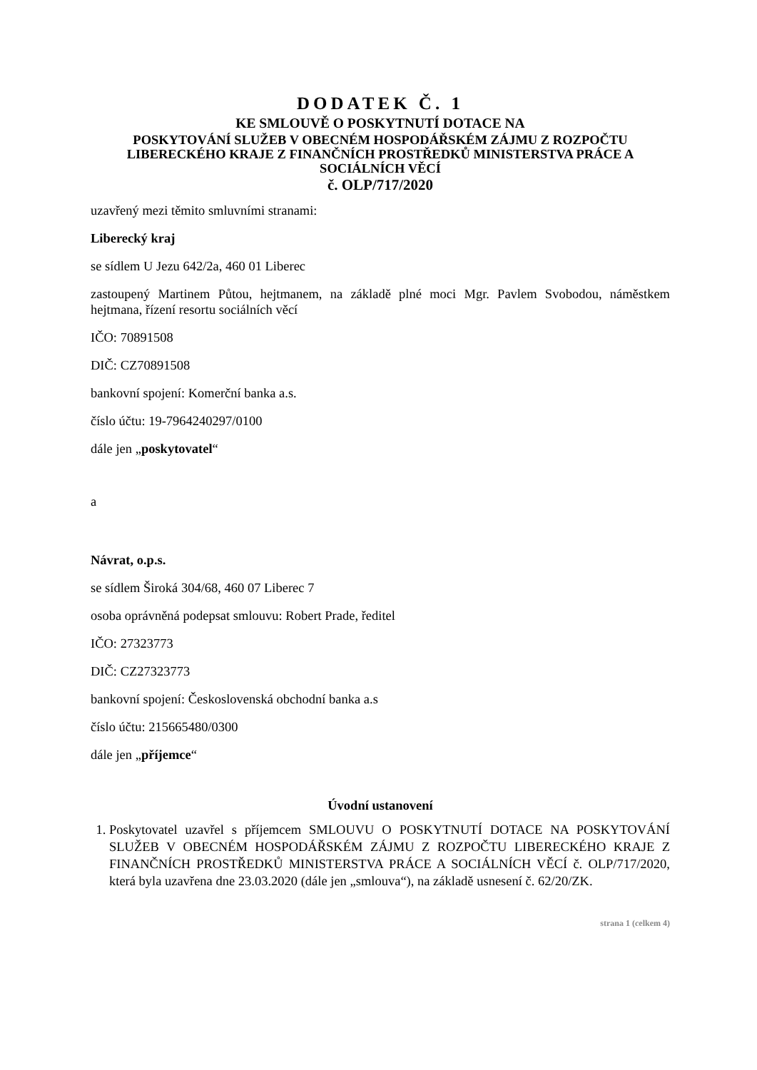DODATEK Č. 1
KE SMLOUVĚ O POSKYTNUTÍ DOTACE NA
POSKYTOVÁNÍ SLUŽEB V OBECNÉM HOSPODÁŘSKÉM ZÁJMU Z ROZPOČTU LIBERECKÉHO KRAJE Z FINANČNÍCH PROSTŘEDKŮ MINISTERSTVA PRÁCE A SOCIÁLNÍCH VĚCÍ
č. OLP/717/2020
uzavřený mezi těmito smluvními stranami:
Liberecký kraj
se sídlem U Jezu 642/2a, 460 01 Liberec
zastoupený Martinem Půtou, hejtmanem, na základě plné moci Mgr. Pavlem Svobodou, náměstkem hejtmana, řízení resortu sociálních věcí
IČO: 70891508
DIČ: CZ70891508
bankovní spojení: Komerční banka a.s.
číslo účtu: 19-7964240297/0100
dále jen „poskytovatel“
a
Návrat, o.p.s.
se sídlem Široká 304/68, 460 07 Liberec 7
osoba oprávněná podepsat smlouvu: Robert Prade, ředitel
IČO: 27323773
DIČ: CZ27323773
bankovní spojení: Československá obchodní banka a.s
číslo účtu: 215665480/0300
dále jen „příjemce“
Úvodní ustanovení
1. Poskytovatel uzavřel s příjemcem SMLOUVU O POSKYTNUTÍ DOTACE NA POSKYTOVÁNÍ SLUŽEB V OBECNÉM HOSPODÁŘSKÉM ZÁJMU Z ROZPOČTU LIBERECKÉHO KRAJE Z FINANČNÍCH PROSTŘEDKŮ MINISTERSTVA PRÁCE A SOCIÁLNÍCH VĚCÍ č. OLP/717/2020, která byla uzavřena dne 23.03.2020 (dále jen „smlouva“), na základě usnesení č. 62/20/ZK.
strana 1 (celkem 4)